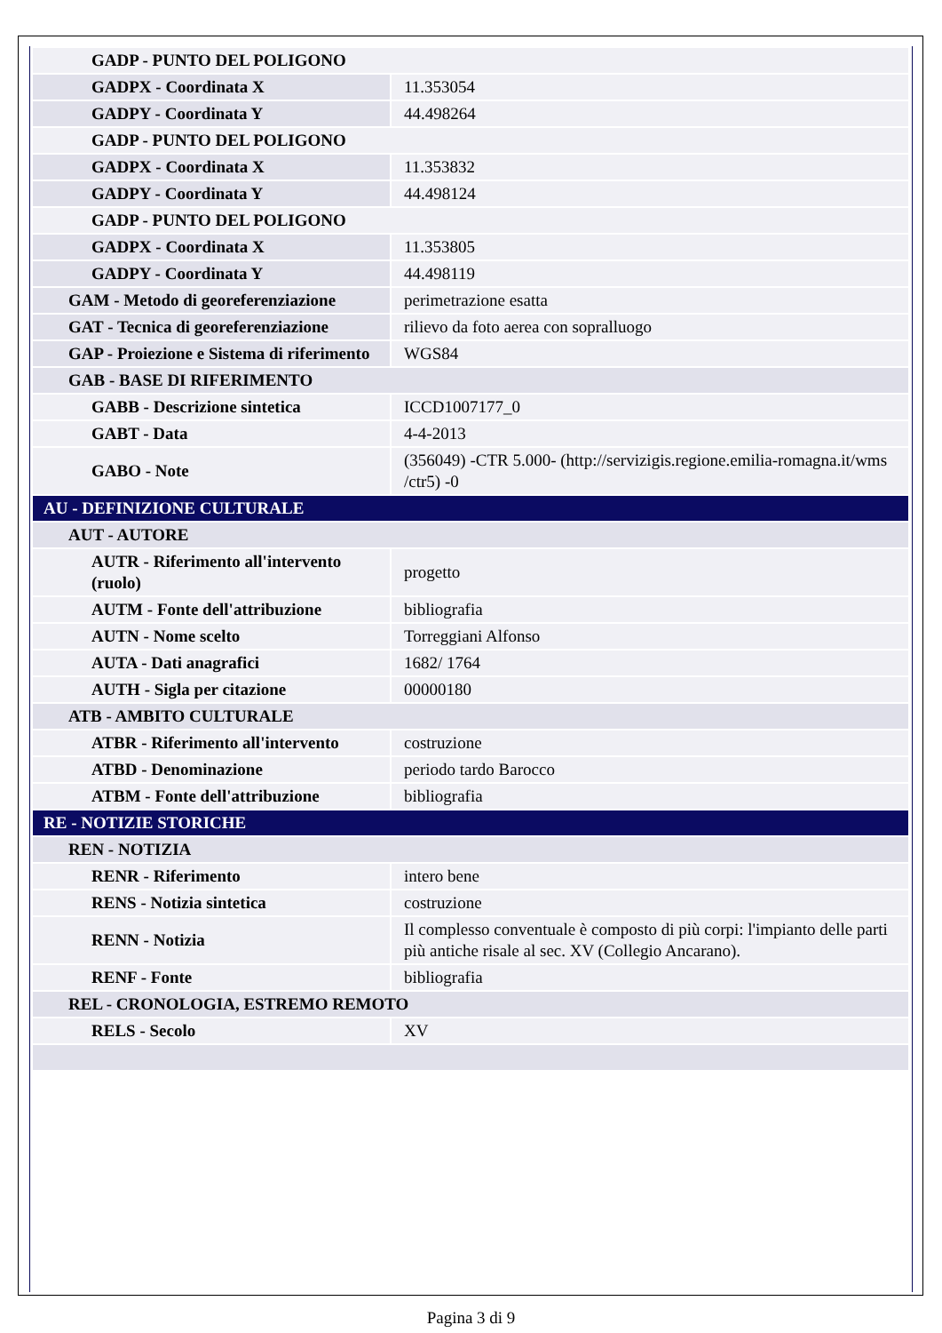| GADP - PUNTO DEL POLIGONO | |
| GADPX - Coordinata X | 11.353054 |
| GADPY - Coordinata Y | 44.498264 |
| GADP - PUNTO DEL POLIGONO | |
| GADPX - Coordinata X | 11.353832 |
| GADPY - Coordinata Y | 44.498124 |
| GADP - PUNTO DEL POLIGONO | |
| GADPX - Coordinata X | 11.353805 |
| GADPY - Coordinata Y | 44.498119 |
| GAM - Metodo di georeferenziazione | perimetrazione esatta |
| GAT - Tecnica di georeferenziazione | rilievo da foto aerea con sopralluogo |
| GAP - Proiezione e Sistema di riferimento | WGS84 |
| GAB - BASE DI RIFERIMENTO | |
| GABB - Descrizione sintetica | ICCD1007177_0 |
| GABT - Data | 4-4-2013 |
| GABO - Note | (356049) -CTR 5.000- (http://servizigis.regione.emilia-romagna.it/wms /ctr5) -0 |
| AU - DEFINIZIONE CULTURALE | |
| AUT - AUTORE | |
| AUTR - Riferimento all'intervento (ruolo) | progetto |
| AUTM - Fonte dell'attribuzione | bibliografia |
| AUTN - Nome scelto | Torreggiani Alfonso |
| AUTA - Dati anagrafici | 1682/ 1764 |
| AUTH - Sigla per citazione | 00000180 |
| ATB - AMBITO CULTURALE | |
| ATBR - Riferimento all'intervento | costruzione |
| ATBD - Denominazione | periodo tardo Barocco |
| ATBM - Fonte dell'attribuzione | bibliografia |
| RE - NOTIZIE STORICHE | |
| REN - NOTIZIA | |
| RENR - Riferimento | intero bene |
| RENS - Notizia sintetica | costruzione |
| RENN - Notizia | Il complesso conventuale è composto di più corpi: l'impianto delle parti più antiche risale al sec. XV (Collegio Ancarano). |
| RENF - Fonte | bibliografia |
| REL - CRONOLOGIA, ESTREMO REMOTO | |
| RELS - Secolo | XV |
Pagina 3 di 9